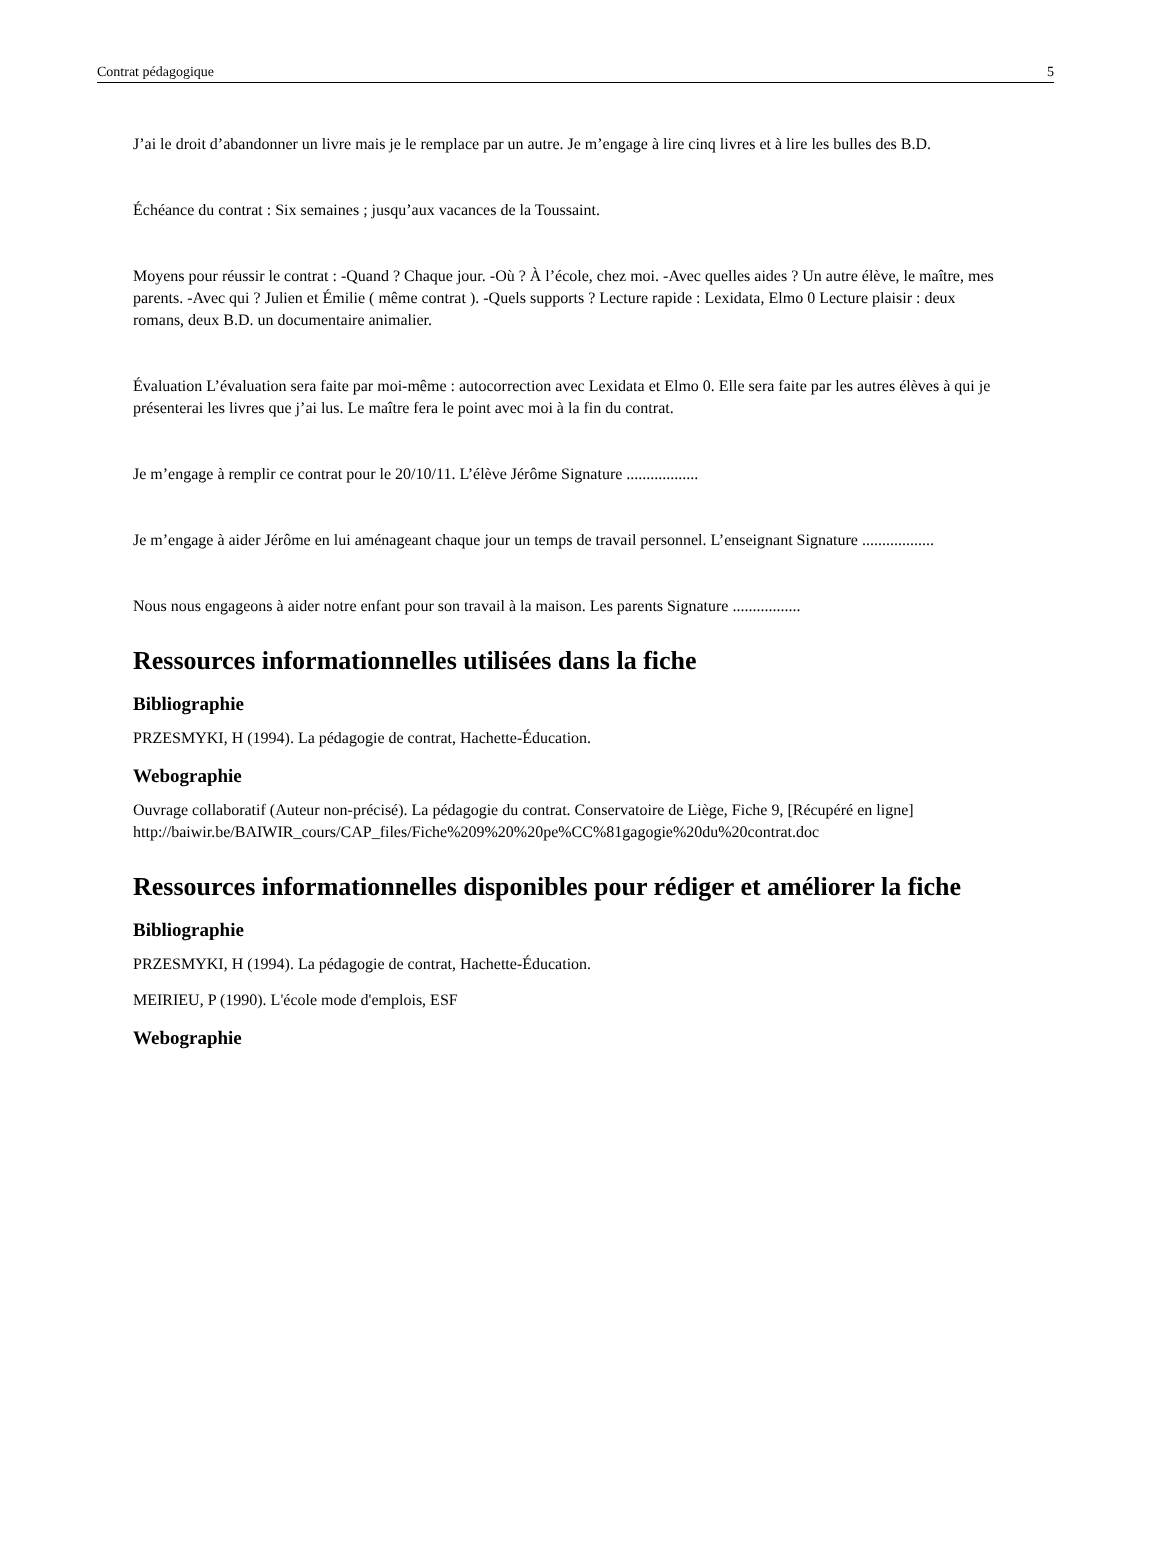Contrat pédagogique 5
J’ai le droit d’abandonner un livre mais je le remplace par un autre. Je m’engage à lire cinq livres et à lire les bulles des B.D.
Échéance du contrat : Six semaines ; jusqu’aux vacances de la Toussaint.
Moyens pour réussir le contrat : -Quand ? Chaque jour. -Où ? À l’école, chez moi. -Avec quelles aides ? Un autre élève, le maître, mes parents. -Avec qui ? Julien et Émilie ( même contrat ). -Quels supports ? Lecture rapide : Lexidata, Elmo 0 Lecture plaisir : deux romans, deux B.D. un documentaire animalier.
Évaluation L’évaluation sera faite par moi-même : autocorrection avec Lexidata et Elmo 0. Elle sera faite par les autres élèves à qui je présenterai les livres que j’ai lus. Le maître fera le point avec moi à la fin du contrat.
Je m’engage à remplir ce contrat pour le 20/10/11. L’élève Jérôme Signature ..................
Je m’engage à aider Jérôme en lui aménageant chaque jour un temps de travail personnel. L’enseignant Signature ..................
Nous nous engageons à aider notre enfant pour son travail à la maison. Les parents Signature .................
Ressources informationnelles utilisées dans la fiche
Bibliographie
PRZESMYKI, H (1994). La pédagogie de contrat, Hachette-Éducation.
Webographie
Ouvrage collaboratif (Auteur non-précisé). La pédagogie du contrat. Conservatoire de Liège, Fiche 9, [Récupéré en ligne] http://baiwir.be/BAIWIR_cours/CAP_files/Fiche%209%20%20pe%CC%81gagogie%20du%20contrat.doc
Ressources informationnelles disponibles pour rédiger et améliorer la fiche
Bibliographie
PRZESMYKI, H (1994). La pédagogie de contrat, Hachette-Éducation.
MEIRIEU, P (1990). L'école mode d'emplois, ESF
Webographie